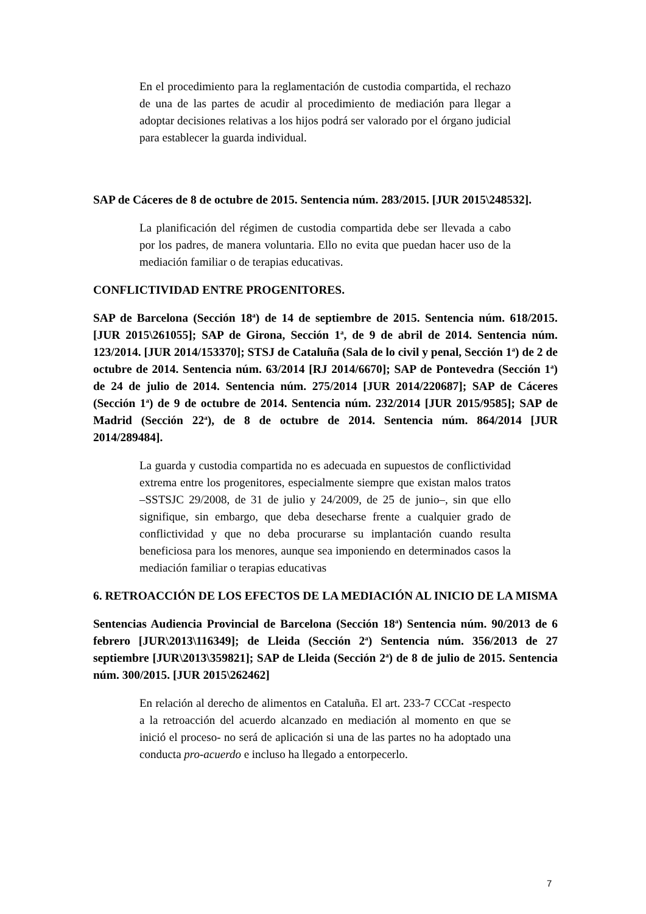En el procedimiento para la reglamentación de custodia compartida, el rechazo de una de las partes de acudir al procedimiento de mediación para llegar a adoptar decisiones relativas a los hijos podrá ser valorado por el órgano judicial para establecer la guarda individual.
SAP de Cáceres de 8 de octubre de 2015. Sentencia núm. 283/2015. [JUR 2015\248532].
La planificación del régimen de custodia compartida debe ser llevada a cabo por los padres, de manera voluntaria. Ello no evita que puedan hacer uso de la mediación familiar o de terapias educativas.
CONFLICTIVIDAD ENTRE PROGENITORES.
SAP de Barcelona (Sección 18<sup>a</sup>) de 14 de septiembre de 2015. Sentencia núm. 618/2015. [JUR 2015\261055]; SAP de Girona, Sección 1<sup>a</sup>, de 9 de abril de 2014. Sentencia núm. 123/2014. [JUR 2014/153370]; STSJ de Cataluña (Sala de lo civil y penal, Sección 1<sup>a</sup>) de 2 de octubre de 2014. Sentencia núm. 63/2014 [RJ 2014/6670]; SAP de Pontevedra (Sección 1<sup>a</sup>) de 24 de julio de 2014. Sentencia núm. 275/2014 [JUR 2014/220687]; SAP de Cáceres (Sección 1<sup>a</sup>) de 9 de octubre de 2014. Sentencia núm. 232/2014 [JUR 2015/9585]; SAP de Madrid (Sección 22<sup>a</sup>), de 8 de octubre de 2014. Sentencia núm. 864/2014 [JUR 2014/289484].
La guarda y custodia compartida no es adecuada en supuestos de conflictividad extrema entre los progenitores, especialmente siempre que existan malos tratos –SSTSJC 29/2008, de 31 de julio y 24/2009, de 25 de junio–, sin que ello signifique, sin embargo, que deba desecharse frente a cualquier grado de conflictividad y que no deba procurarse su implantación cuando resulta beneficiosa para los menores, aunque sea imponiendo en determinados casos la mediación familiar o terapias educativas
6. RETROACCIÓN DE LOS EFECTOS DE LA MEDIACIÓN AL INICIO DE LA MISMA
Sentencias Audiencia Provincial de Barcelona (Sección 18<sup>a</sup>) Sentencia núm. 90/2013 de 6 febrero [JUR\2013\116349]; de Lleida (Sección 2<sup>a</sup>) Sentencia núm. 356/2013 de 27 septiembre [JUR\2013\359821]; SAP de Lleida (Sección 2<sup>a</sup>) de 8 de julio de 2015. Sentencia núm. 300/2015. [JUR 2015\262462]
En relación al derecho de alimentos en Cataluña. El art. 233-7 CCCat -respecto a la retroacción del acuerdo alcanzado en mediación al momento en que se inició el proceso- no será de aplicación si una de las partes no ha adoptado una conducta pro-acuerdo e incluso ha llegado a entorpecerlo.
7